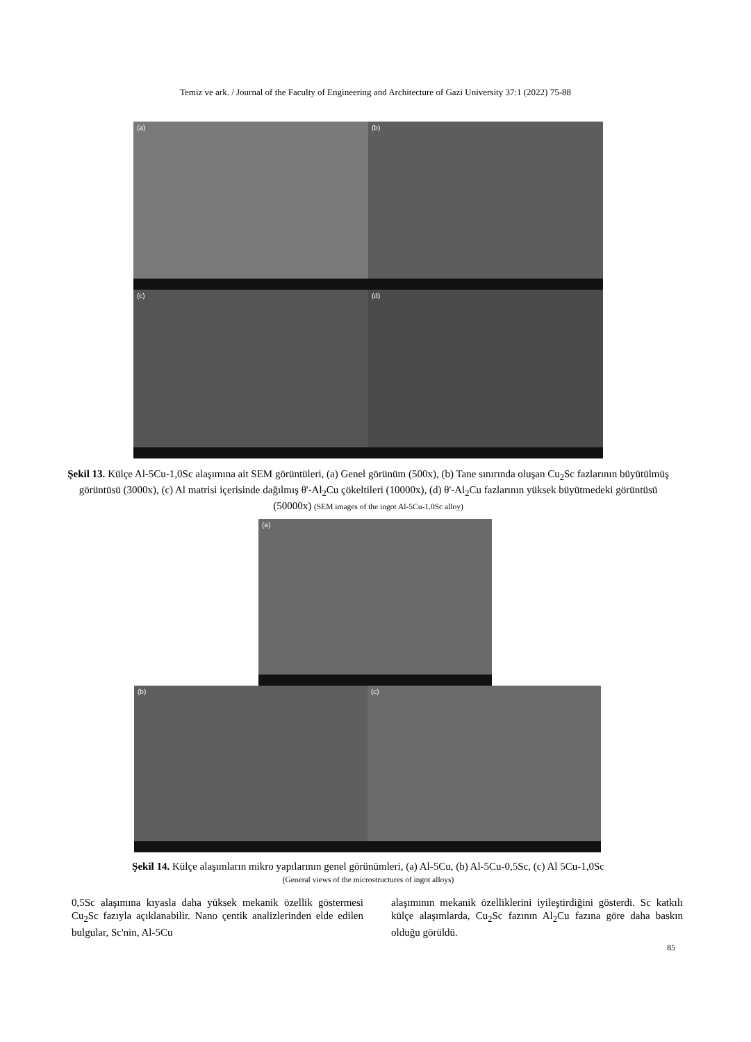Temiz ve ark. / Journal of the Faculty of Engineering and Architecture of Gazi University 37:1 (2022) 75-88
(a) (b)
(c) (d)
Şekil 13. Külçe Al-5Cu-1,0Sc alaşımına ait SEM görüntüleri, (a) Genel görünüm (500x), (b) Tane sınırında oluşan Cu<sub>2</sub>Sc fazlarının büyütülmüş görüntüsü (3000x), (c) Al matrisi içerisinde dağılmış θ'-Al<sub>2</sub>Cu çökeltileri (10000x), (d) θ'-Al<sub>2</sub>Cu fazlarının yüksek büyütmedeki görüntüsü (50000x) (SEM images of the ingot Al-5Cu-1.0Sc alloy)
(a)
(b) (c)
Şekil 14. Külçe alaşımların mikro yapılarının genel görünümleri, (a) Al-5Cu, (b) Al-5Cu-0,5Sc, (c) Al 5Cu-1,0Sc
(General views of the microstructures of ingot alloys)
0,5Sc alaşımına kıyasla daha yüksek mekanik özellik göstermesi Cu<sub>2</sub>Sc fazıyla açıklanabilir. Nano çentik analizlerinden elde edilen bulgular, Sc'nin, Al-5Cu
alaşımının mekanik özelliklerini iyileştirdiğini gösterdi. Sc katkılı külçe alaşımlarda, Cu<sub>2</sub>Sc fazının Al<sub>2</sub>Cu fazına göre daha baskın olduğu görüldü.
85